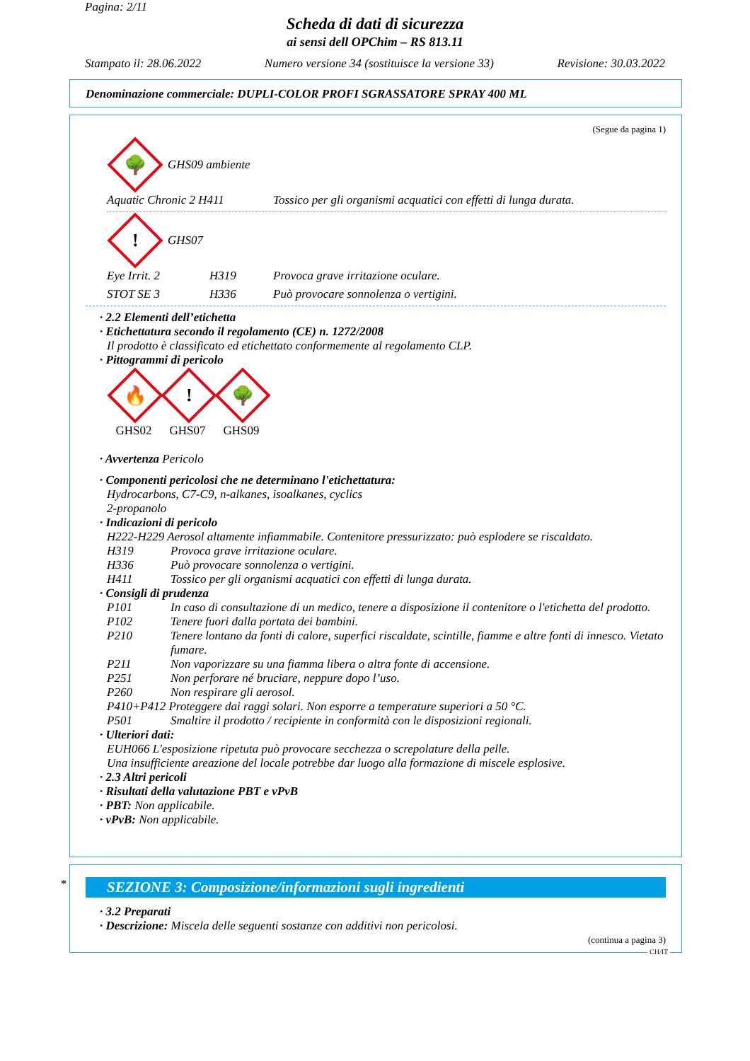Pagina: 2/11
Scheda di dati di sicurezza
ai sensi dell OPChim – RS 813.11
Stampato il: 28.06.2022 Numero versione 34 (sostituisce la versione 33) Revisione: 30.03.2022
Denominazione commerciale: DUPLI-COLOR PROFI SGRASSATORE SPRAY 400 ML
(Segue da pagina 1)
🌳
GHS09 ambiente
Aquatic Chronic 2 H411 Tossico per gli organismi acquatici con effetti di lunga durata.
!
GHS07
Eye Irrit. 2 H319 Provoca grave irritazione oculare.
STOT SE 3 H336 Può provocare sonnolenza o vertigini.
· 2.2 Elementi dell’etichetta
· Etichettatura secondo il regolamento (CE) n. 1272/2008
Il prodotto è classificato ed etichettato conformemente al regolamento CLP.
· Pittogrammi di pericolo
🔥
GHS02
!
GHS07
🌳
GHS09
· Avvertenza Pericolo
· Componenti pericolosi che ne determinano l'etichettatura:
Hydrocarbons, C7-C9, n-alkanes, isoalkanes, cyclics
2-propanolo
· Indicazioni di pericolo
H222-H229 Aerosol altamente infiammabile. Contenitore pressurizzato: può esplodere se riscaldato.
H319 Provoca grave irritazione oculare.
H336 Può provocare sonnolenza o vertigini.
H411 Tossico per gli organismi acquatici con effetti di lunga durata.
· Consigli di prudenza
P101 In caso di consultazione di un medico, tenere a disposizione il contenitore o l'etichetta del prodotto.
P102 Tenere fuori dalla portata dei bambini.
P210 Tenere lontano da fonti di calore, superfici riscaldate, scintille, fiamme e altre fonti di innesco. Vietato fumare.
P211 Non vaporizzare su una fiamma libera o altra fonte di accensione.
P251 Non perforare né bruciare, neppure dopo l’uso.
P260 Non respirare gli aerosol.
P410+P412 Proteggere dai raggi solari. Non esporre a temperature superiori a 50 °C.
P501 Smaltire il prodotto / recipiente in conformità con le disposizioni regionali.
· Ulteriori dati:
EUH066 L'esposizione ripetuta può provocare secchezza o screpolature della pelle.
Una insufficiente areazione del locale potrebbe dar luogo alla formazione di miscele esplosive.
· 2.3 Altri pericoli
· Risultati della valutazione PBT e vPvB
· PBT: Non applicabile.
· vPvB: Non applicabile.
*
SEZIONE 3: Composizione/informazioni sugli ingredienti
· 3.2 Preparati
· Descrizione: Miscela delle seguenti sostanze con additivi non pericolosi.
(continua a pagina 3)
CH/IT